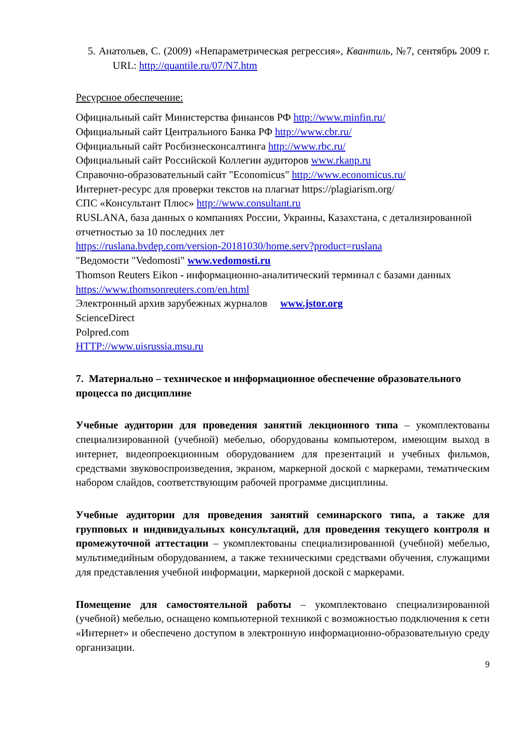5. Анатольев, С. (2009) «Непараметрическая регрессия», Квантиль, №7, сентябрь 2009 г. URL: http://quantile.ru/07/N7.htm
Ресурсное обеспечение:
Официальный сайт Министерства финансов РФ http://www.minfin.ru/
Официальный сайт Центрального Банка РФ http://www.cbr.ru/
Официальный сайт Росбизнесконсалтинга http://www.rbc.ru/
Официальный сайт Российской Коллегии аудиторов www.rkanp.ru
Справочно-образовательный сайт "Economicus" http://www.economicus.ru/
Интернет-ресурс для проверки текстов на плагиат https://plagiarism.org/
СПС «Консультант Плюс» http://www.consultant.ru
RUSLANA, база данных о компаниях России, Украины, Казахстана, с детализированной отчетностью за 10 последних лет
https://ruslana.bvdep.com/version-20181030/home.serv?product=ruslana
"Ведомости "Vedomosti" www.vedomosti.ru
Thomson Reuters Eikon - информационно-аналитический терминал с базами данных https://www.thomsonreuters.com/en.html
Электронный архив зарубежных журналов www.jstor.org
ScienceDirect
Polpred.com
HTTP://www.uisrussia.msu.ru
7. Материально – техническое и информационное обеспечение образовательного процесса по дисциплине
Учебные аудитории для проведения занятий лекционного типа – укомплектованы специализированной (учебной) мебелью, оборудованы компьютером, имеющим выход в интернет, видеопроекционным оборудованием для презентаций и учебных фильмов, средствами звуковоспроизведения, экраном, маркерной доской с маркерами, тематическим набором слайдов, соответствующим рабочей программе дисциплины.
Учебные аудитории для проведения занятий семинарского типа, а также для групповых и индивидуальных консультаций, для проведения текущего контроля и промежуточной аттестации – укомплектованы специализированной (учебной) мебелью, мультимедийным оборудованием, а также техническими средствами обучения, служащими для представления учебной информации, маркерной доской с маркерами.
Помещение для самостоятельной работы – укомплектовано специализированной (учебной) мебелью, оснащено компьютерной техникой с возможностью подключения к сети «Интернет» и обеспечено доступом в электронную информационно-образовательную среду организации.
9